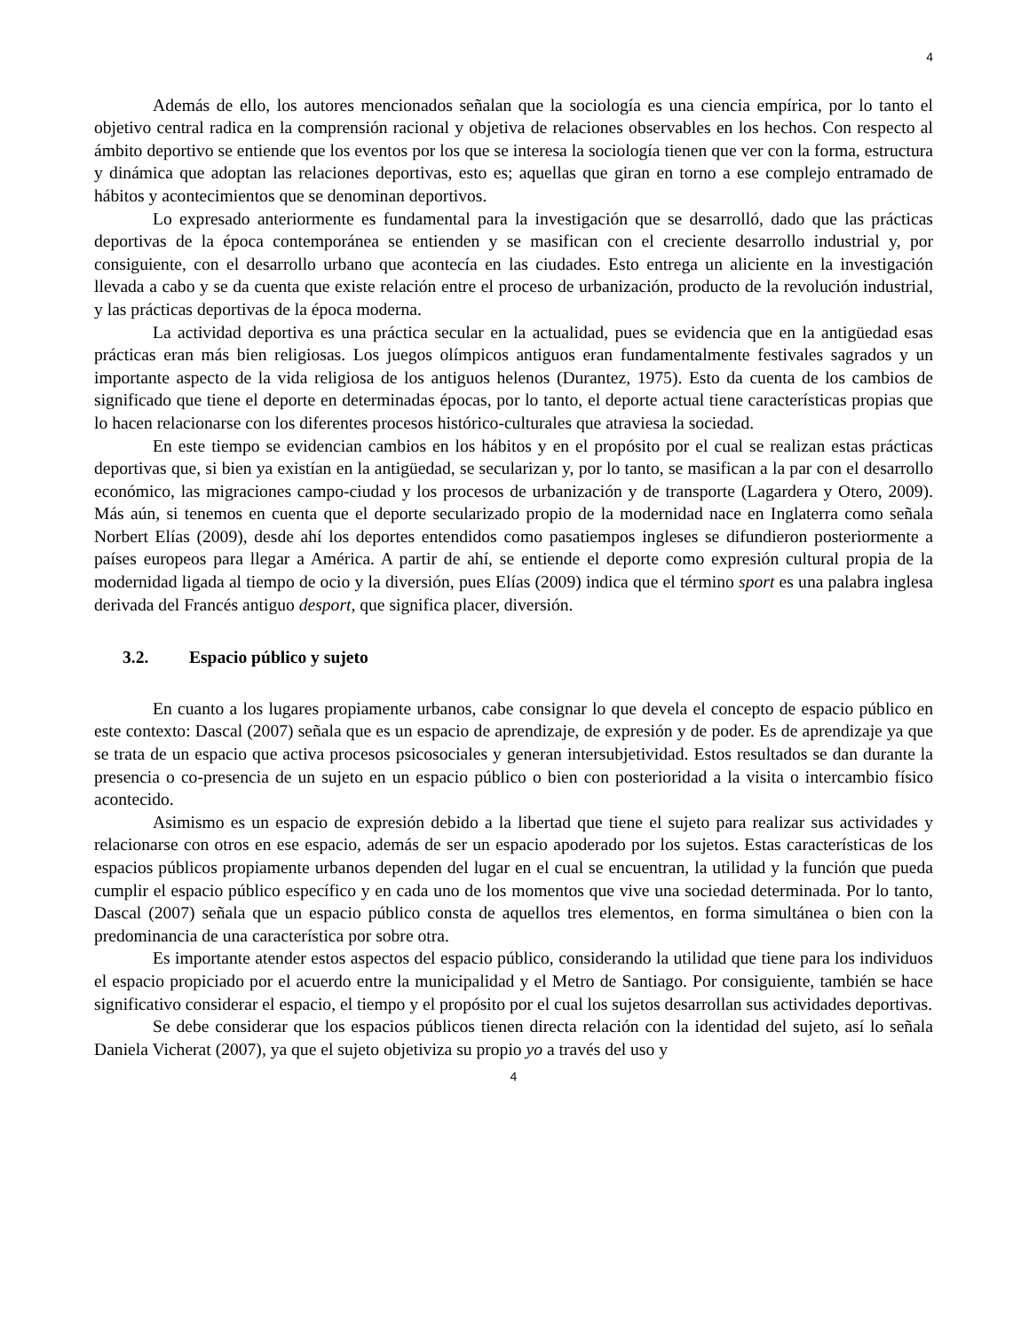4
Además de ello, los autores mencionados señalan que la sociología es una ciencia empírica, por lo tanto el objetivo central radica en la comprensión racional y objetiva de relaciones observables en los hechos. Con respecto al ámbito deportivo se entiende que los eventos por los que se interesa la sociología tienen que ver con la forma, estructura y dinámica que adoptan las relaciones deportivas, esto es; aquellas que giran en torno a ese complejo entramado de hábitos y acontecimientos que se denominan deportivos.
Lo expresado anteriormente es fundamental para la investigación que se desarrolló, dado que las prácticas deportivas de la época contemporánea se entienden y se masifican con el creciente desarrollo industrial y, por consiguiente, con el desarrollo urbano que acontecía en las ciudades. Esto entrega un aliciente en la investigación llevada a cabo y se da cuenta que existe relación entre el proceso de urbanización, producto de la revolución industrial, y las prácticas deportivas de la época moderna.
La actividad deportiva es una práctica secular en la actualidad, pues se evidencia que en la antigüedad esas prácticas eran más bien religiosas. Los juegos olímpicos antiguos eran fundamentalmente festivales sagrados y un importante aspecto de la vida religiosa de los antiguos helenos (Durantez, 1975). Esto da cuenta de los cambios de significado que tiene el deporte en determinadas épocas, por lo tanto, el deporte actual tiene características propias que lo hacen relacionarse con los diferentes procesos histórico-culturales que atraviesa la sociedad.
En este tiempo se evidencian cambios en los hábitos y en el propósito por el cual se realizan estas prácticas deportivas que, si bien ya existían en la antigüedad, se secularizan y, por lo tanto, se masifican a la par con el desarrollo económico, las migraciones campo-ciudad y los procesos de urbanización y de transporte (Lagardera y Otero, 2009). Más aún, si tenemos en cuenta que el deporte secularizado propio de la modernidad nace en Inglaterra como señala Norbert Elías (2009), desde ahí los deportes entendidos como pasatiempos ingleses se difundieron posteriormente a países europeos para llegar a América. A partir de ahí, se entiende el deporte como expresión cultural propia de la modernidad ligada al tiempo de ocio y la diversión, pues Elías (2009) indica que el término sport es una palabra inglesa derivada del Francés antiguo desport, que significa placer, diversión.
3.2. Espacio público y sujeto
En cuanto a los lugares propiamente urbanos, cabe consignar lo que devela el concepto de espacio público en este contexto: Dascal (2007) señala que es un espacio de aprendizaje, de expresión y de poder. Es de aprendizaje ya que se trata de un espacio que activa procesos psicosociales y generan intersubjetividad. Estos resultados se dan durante la presencia o co-presencia de un sujeto en un espacio público o bien con posterioridad a la visita o intercambio físico acontecido.
Asimismo es un espacio de expresión debido a la libertad que tiene el sujeto para realizar sus actividades y relacionarse con otros en ese espacio, además de ser un espacio apoderado por los sujetos. Estas características de los espacios públicos propiamente urbanos dependen del lugar en el cual se encuentran, la utilidad y la función que pueda cumplir el espacio público específico y en cada uno de los momentos que vive una sociedad determinada. Por lo tanto, Dascal (2007) señala que un espacio público consta de aquellos tres elementos, en forma simultánea o bien con la predominancia de una característica por sobre otra.
Es importante atender estos aspectos del espacio público, considerando la utilidad que tiene para los individuos el espacio propiciado por el acuerdo entre la municipalidad y el Metro de Santiago. Por consiguiente, también se hace significativo considerar el espacio, el tiempo y el propósito por el cual los sujetos desarrollan sus actividades deportivas.
Se debe considerar que los espacios públicos tienen directa relación con la identidad del sujeto, así lo señala Daniela Vicherat (2007), ya que el sujeto objetiviza su propio yo a través del uso y
4